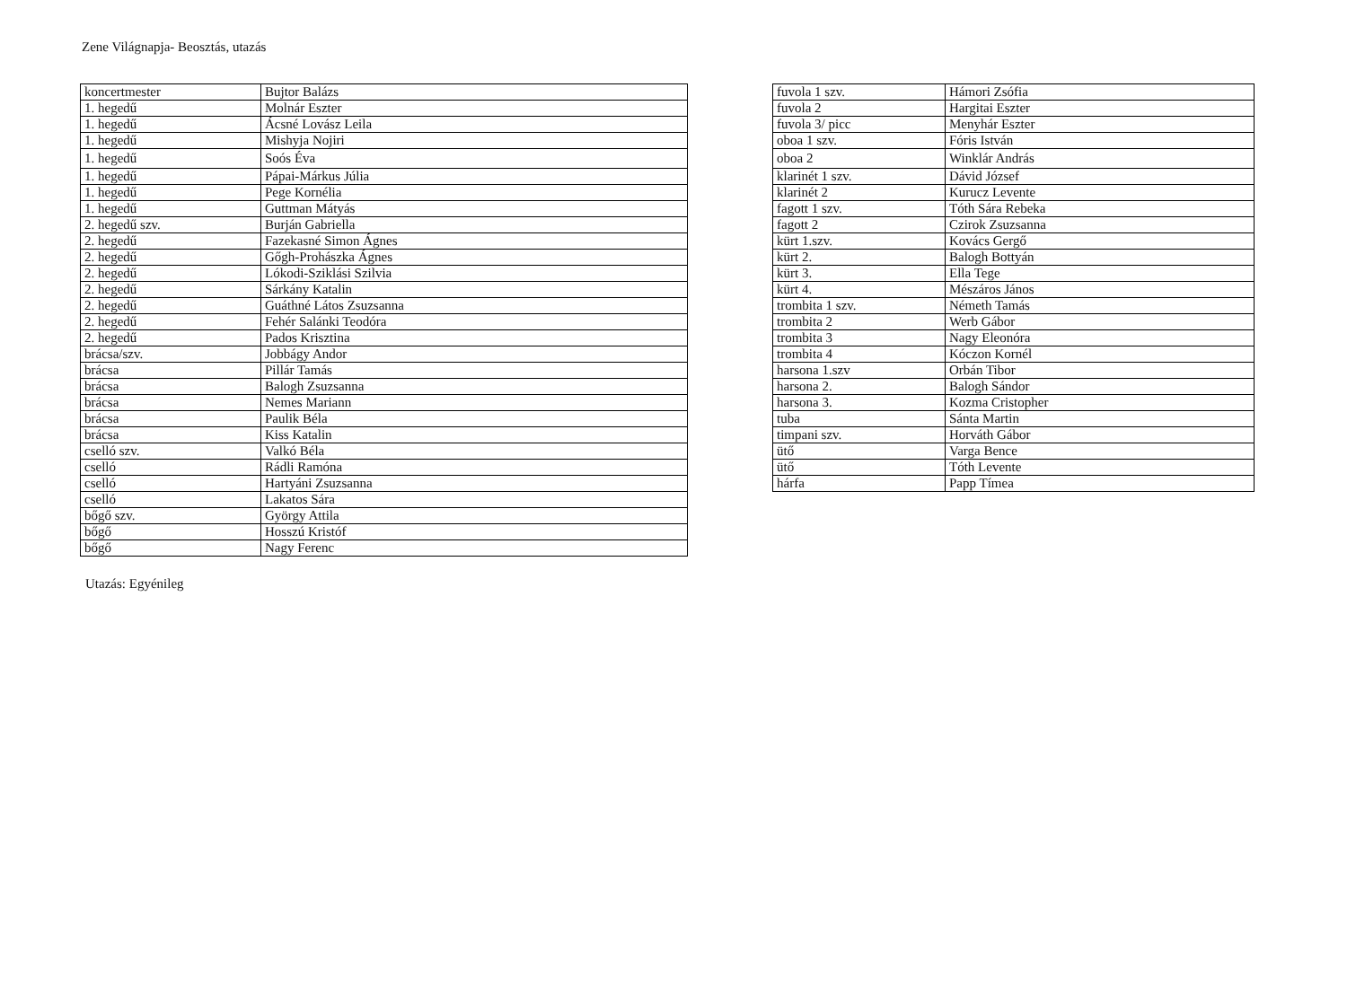Zene Világnapja- Beosztás, utazás
| koncertmester | Bujtor Balázs |
| 1. hegedű | Molnár Eszter |
| 1. hegedű | Ácsné Lovász Leila |
| 1. hegedű | Mishyja Nojiri |
| 1. hegedű | Soós Éva |
| 1. hegedű | Pápai-Márkus Júlia |
| 1. hegedű | Pege Kornélia |
| 1. hegedű | Guttman Mátyás |
| 2. hegedű szv. | Burján Gabriella |
| 2. hegedű | Fazekasné Simon Ágnes |
| 2. hegedű | Gőgh-Prohászka Ágnes |
| 2. hegedű | Lókodi-Sziklási Szilvia |
| 2. hegedű | Sárkány Katalin |
| 2. hegedű | Guáthné Látos Zsuzsanna |
| 2. hegedű | Fehér Salánki Teodóra |
| 2. hegedű | Pados Krisztina |
| brácsa/szv. | Jobbágy Andor |
| brácsa | Pillár Tamás |
| brácsa | Balogh Zsuzsanna |
| brácsa | Nemes Mariann |
| brácsa | Paulik Béla |
| brácsa | Kiss Katalin |
| cselló szv. | Valkó Béla |
| cselló | Rádli Ramóna |
| cselló | Hartyáni Zsuzsanna |
| cselló | Lakatos Sára |
| bőgő szv. | György Attila |
| bőgő | Hosszú Kristóf |
| bőgő | Nagy Ferenc |
| fuvola 1 szv. | Hámori Zsófia |
| fuvola 2 | Hargitai Eszter |
| fuvola 3/ picc | Menyhár Eszter |
| oboa 1 szv. | Fóris István |
| oboa 2 | Winklár András |
| klarinét 1 szv. | Dávid József |
| klarinét 2 | Kurucz Levente |
| fagott 1 szv. | Tóth Sára Rebeka |
| fagott 2 | Czirok Zsuzsanna |
| kürt 1.szv. | Kovács Gergő |
| kürt 2. | Balogh Bottyán |
| kürt 3. | Ella Tege |
| kürt 4. | Mészáros János |
| trombita 1 szv. | Németh Tamás |
| trombita 2 | Werb Gábor |
| trombita 3 | Nagy Eleonóra |
| trombita 4 | Kóczon Kornél |
| harsona 1.szv | Orbán Tibor |
| harsona 2. | Balogh Sándor |
| harsona 3. | Kozma Cristopher |
| tuba | Sánta Martin |
| timpani szv. | Horváth Gábor |
| ütő | Varga Bence |
| ütő | Tóth Levente |
| hárfa | Papp Tímea |
Utazás: Egyénileg